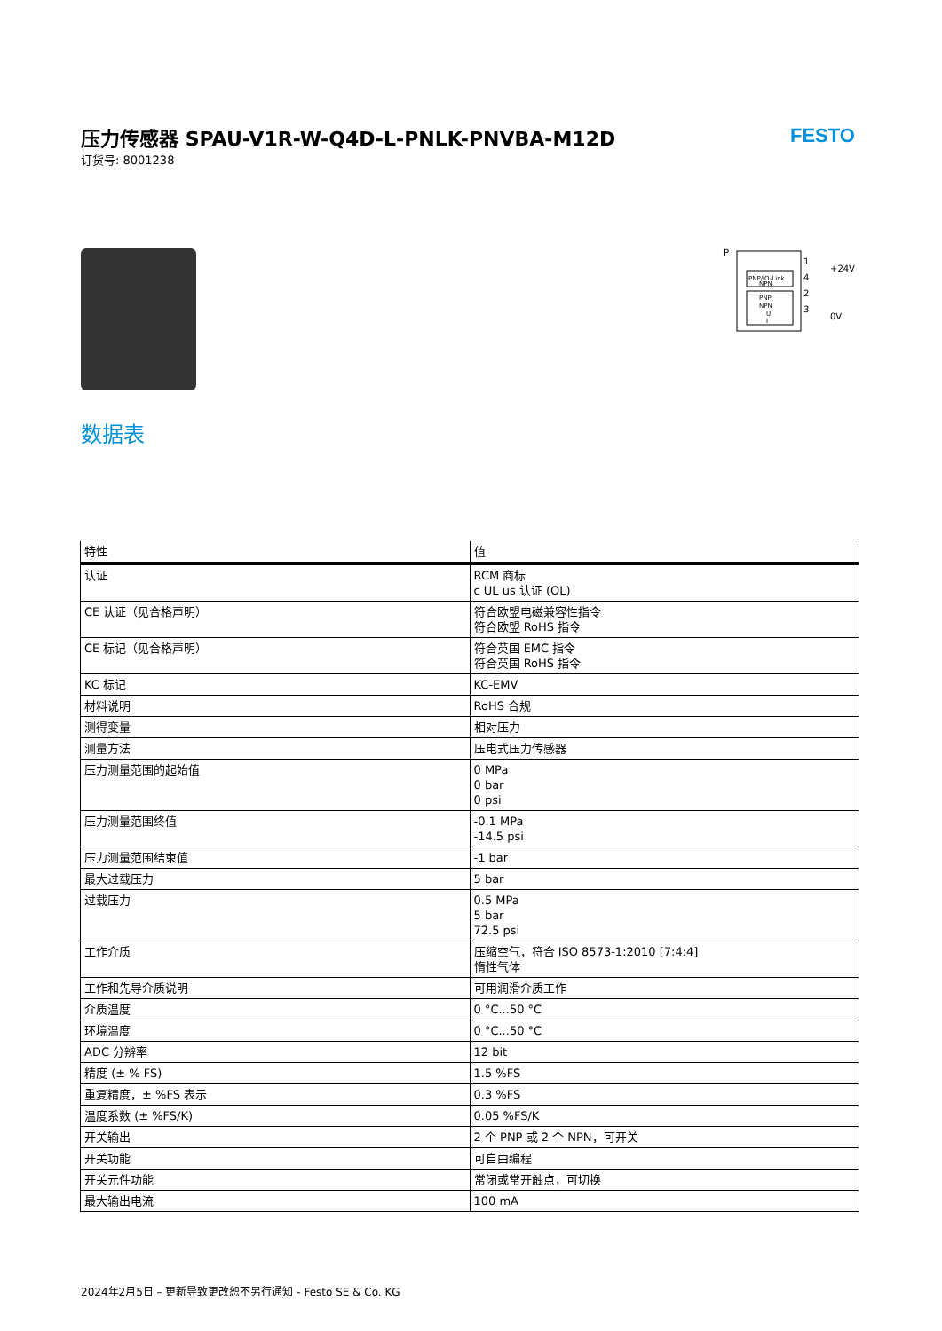压力传感器 SPAU-V1R-W-Q4D-L-PNLK-PNVBA-M12D
订货号: 8001238
FESTO
PNP/IO-Link
NPN
PNP
NPN
U
I
P
1
4
2
3
+24V
0V
数据表
| 特性 | 值 |
| --- | --- |
| 认证 | RCM 商标 c UL us 认证 (OL) |
| CE 认证（见合格声明） | 符合欧盟电磁兼容性指令 符合欧盟 RoHS 指令 |
| CE 标记（见合格声明） | 符合英国 EMC 指令 符合英国 RoHS 指令 |
| KC 标记 | KC-EMV |
| 材料说明 | RoHS 合规 |
| 测得变量 | 相对压力 |
| 测量方法 | 压电式压力传感器 |
| 压力测量范围的起始值 | 0 MPa 0 bar 0 psi |
| 压力测量范围终值 | -0.1 MPa -14.5 psi |
| 压力测量范围结束值 | -1 bar |
| 最大过载压力 | 5 bar |
| 过载压力 | 0.5 MPa 5 bar 72.5 psi |
| 工作介质 | 压缩空气，符合 ISO 8573-1:2010 [7:4:4] 惰性气体 |
| 工作和先导介质说明 | 可用润滑介质工作 |
| 介质温度 | 0 °C...50 °C |
| 环境温度 | 0 °C...50 °C |
| ADC 分辨率 | 12 bit |
| 精度 (± % FS) | 1.5 %FS |
| 重复精度，± %FS 表示 | 0.3 %FS |
| 温度系数 (± %FS/K) | 0.05 %FS/K |
| 开关输出 | 2 个 PNP 或 2 个 NPN，可开关 |
| 开关功能 | 可自由编程 |
| 开关元件功能 | 常闭或常开触点，可切换 |
| 最大输出电流 | 100 mA |
2024年2月5日 – 更新导致更改恕不另行通知 - Festo SE & Co. KG